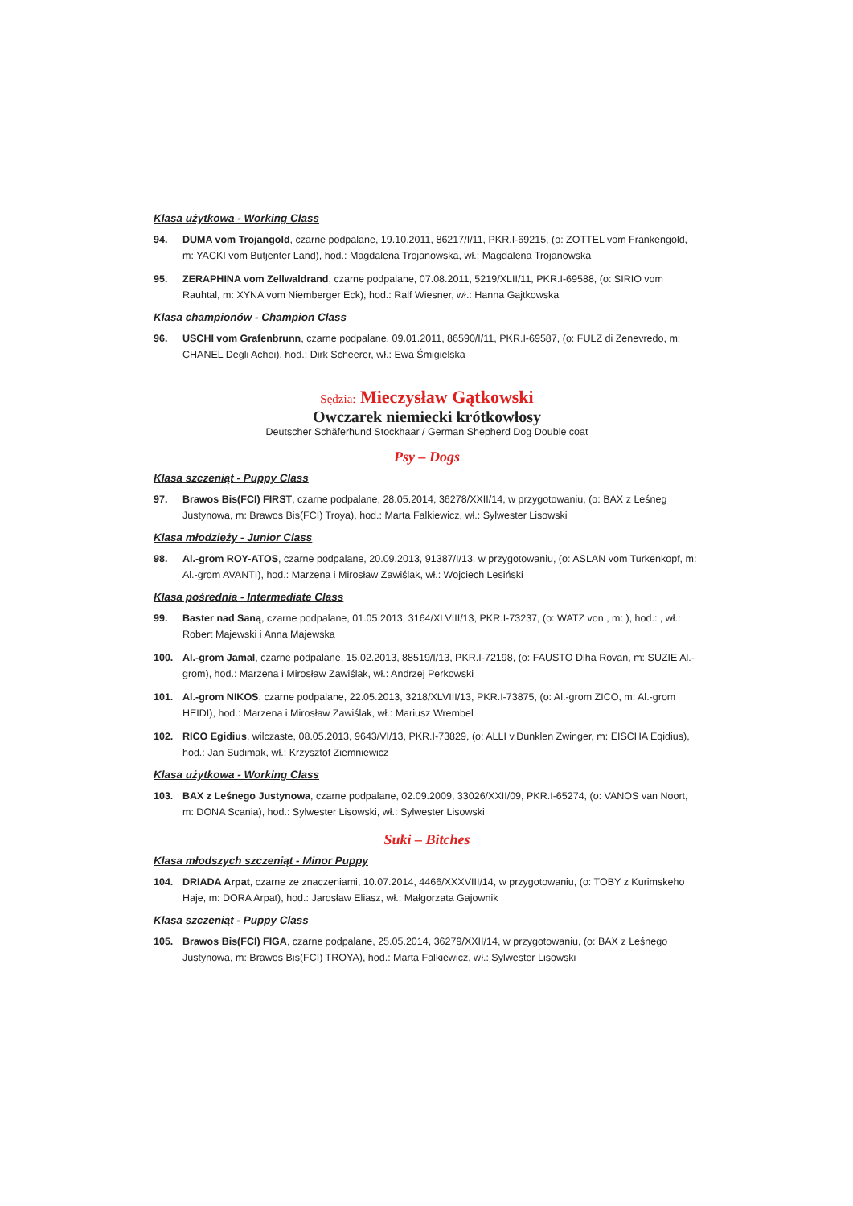Klasa użytkowa - Working Class
94. DUMA vom Trojangold, czarne podpalane, 19.10.2011, 86217/I/11, PKR.I-69215, (o: ZOTTEL vom Frankengold, m: YACKI vom Butjenter Land), hod.: Magdalena Trojanowska, wł.: Magdalena Trojanowska
95. ZERAPHINA vom Zellwaldrand, czarne podpalane, 07.08.2011, 5219/XLII/11, PKR.I-69588, (o: SIRIO vom Rauhtal, m: XYNA vom Niemberger Eck), hod.: Ralf Wiesner, wł.: Hanna Gajtkowska
Klasa championów - Champion Class
96. USCHI vom Grafenbrunn, czarne podpalane, 09.01.2011, 86590/I/11, PKR.I-69587, (o: FULZ di Zenevredo, m: CHANEL Degli Achei), hod.: Dirk Scheerer, wł.: Ewa Śmigielska
Sędzia: Mieczysław Gątkowski
Owczarek niemiecki krótkowłosy
Deutscher Schäferhund Stockhaar / German Shepherd Dog Double coat
Psy – Dogs
Klasa szczeniąt - Puppy Class
97. Brawos Bis(FCI) FIRST, czarne podpalane, 28.05.2014, 36278/XXII/14, w przygotowaniu, (o: BAX z Leśneg Justynowa, m: Brawos Bis(FCI) Troya), hod.: Marta Falkiewicz, wł.: Sylwester Lisowski
Klasa młodzieży - Junior Class
98. Al.-grom ROY-ATOS, czarne podpalane, 20.09.2013, 91387/I/13, w przygotowaniu, (o: ASLAN vom Turkenkopf, m: Al.-grom AVANTI), hod.: Marzena i Mirosław Zawiślak, wł.: Wojciech Lesiński
Klasa pośrednia - Intermediate Class
99. Baster nad Saną, czarne podpalane, 01.05.2013, 3164/XLVIII/13, PKR.I-73237, (o: WATZ von , m: ), hod.: , wł.: Robert Majewski i Anna Majewska
100. Al.-grom Jamal, czarne podpalane, 15.02.2013, 88519/I/13, PKR.I-72198, (o: FAUSTO Dlha Rovan, m: SUZIE Al.-grom), hod.: Marzena i Mirosław Zawiślak, wł.: Andrzej Perkowski
101. Al.-grom NIKOS, czarne podpalane, 22.05.2013, 3218/XLVIII/13, PKR.I-73875, (o: Al.-grom ZICO, m: Al.-grom HEIDI), hod.: Marzena i Mirosław Zawiślak, wł.: Mariusz Wrembel
102. RICO Egidius, wilczaste, 08.05.2013, 9643/VI/13, PKR.I-73829, (o: ALLI v.Dunklen Zwinger, m: EISCHA Eqidius), hod.: Jan Sudimak, wł.: Krzysztof Ziemniewicz
Klasa użytkowa - Working Class
103. BAX z Leśnego Justynowa, czarne podpalane, 02.09.2009, 33026/XXII/09, PKR.I-65274, (o: VANOS van Noort, m: DONA Scania), hod.: Sylwester Lisowski, wł.: Sylwester Lisowski
Suki – Bitches
Klasa młodszych szczeniąt - Minor Puppy
104. DRIADA Arpat, czarne ze znaczeniami, 10.07.2014, 4466/XXXVIII/14, w przygotowaniu, (o: TOBY z Kurimskeho Haje, m: DORA Arpat), hod.: Jarosław Eliasz, wł.: Małgorzata Gajownik
Klasa szczeniąt - Puppy Class
105. Brawos Bis(FCI) FIGA, czarne podpalane, 25.05.2014, 36279/XXII/14, w przygotowaniu, (o: BAX z Leśnego Justynowa, m: Brawos Bis(FCI) TROYA), hod.: Marta Falkiewicz, wł.: Sylwester Lisowski